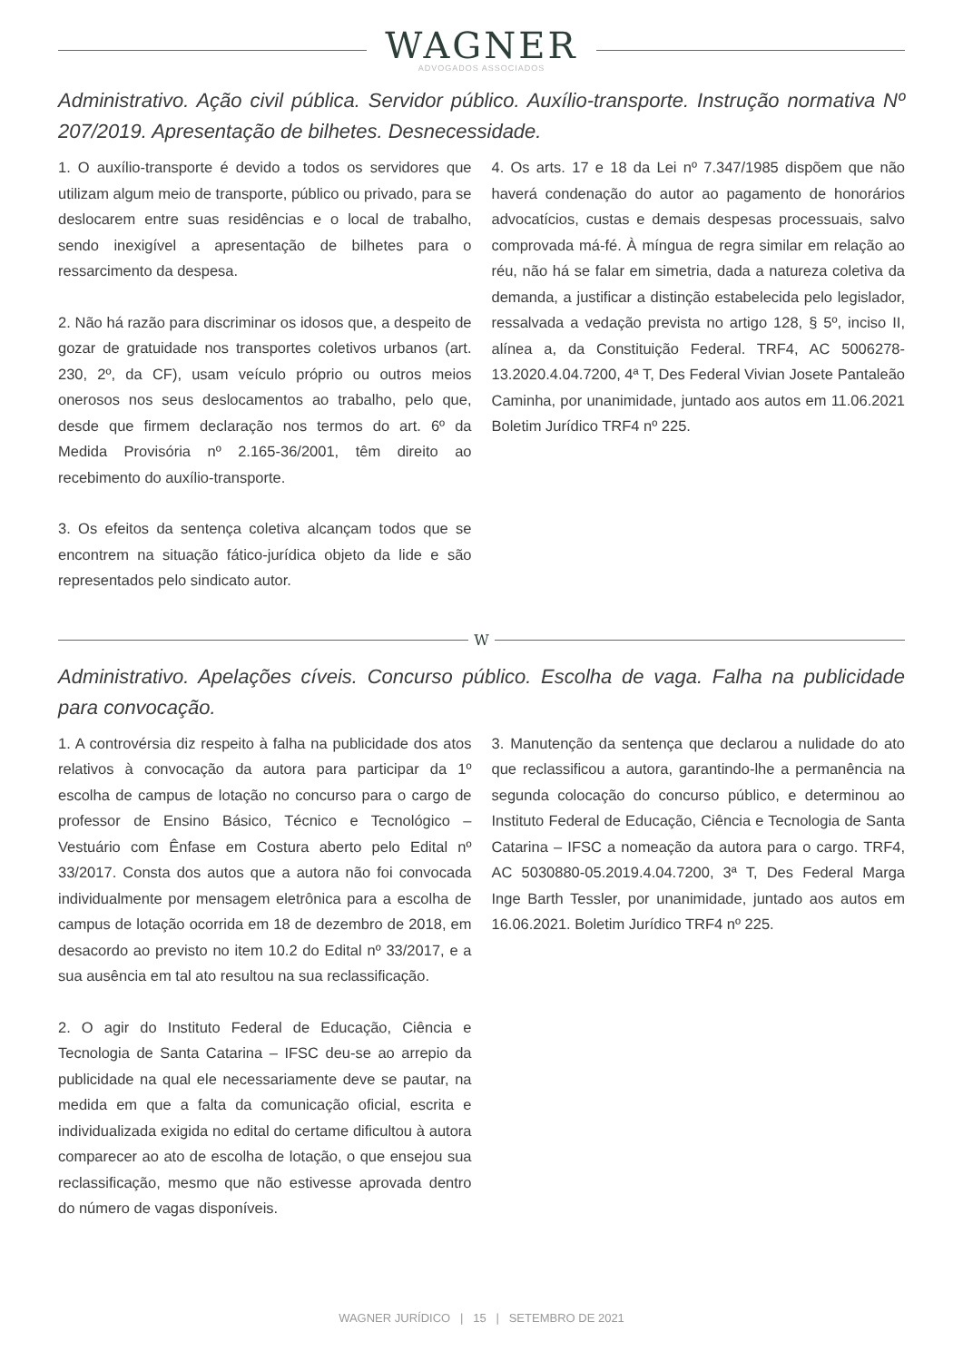WAGNER
ADVOGADOS ASSOCIADOS
Administrativo. Ação civil pública. Servidor público. Auxílio-transporte. Instrução normativa Nº 207/2019. Apresentação de bilhetes. Desnecessidade.
1. O auxílio-transporte é devido a todos os servidores que utilizam algum meio de transporte, público ou privado, para se deslocarem entre suas residências e o local de trabalho, sendo inexigível a apresentação de bilhetes para o ressarcimento da despesa.
2. Não há razão para discriminar os idosos que, a despeito de gozar de gratuidade nos transportes coletivos urbanos (art. 230, 2º, da CF), usam veículo próprio ou outros meios onerosos nos seus deslocamentos ao trabalho, pelo que, desde que firmem declaração nos termos do art. 6º da Medida Provisória nº 2.165-36/2001, têm direito ao recebimento do auxílio-transporte.
3. Os efeitos da sentença coletiva alcançam todos que se encontrem na situação fático-jurídica objeto da lide e são representados pelo sindicato autor.
4. Os arts. 17 e 18 da Lei nº 7.347/1985 dispõem que não haverá condenação do autor ao pagamento de honorários advocatícios, custas e demais despesas processuais, salvo comprovada má-fé. À míngua de regra similar em relação ao réu, não há se falar em simetria, dada a natureza coletiva da demanda, a justificar a distinção estabelecida pelo legislador, ressalvada a vedação prevista no artigo 128, § 5º, inciso II, alínea a, da Constituição Federal. TRF4, AC 5006278-13.2020.4.04.7200, 4ª T, Des Federal Vivian Josete Pantaleão Caminha, por unanimidade, juntado aos autos em 11.06.2021 Boletim Jurídico TRF4 nº 225.
W
Administrativo. Apelações cíveis. Concurso público. Escolha de vaga. Falha na publicidade para convocação.
1. A controvérsia diz respeito à falha na publicidade dos atos relativos à convocação da autora para participar da 1º escolha de campus de lotação no concurso para o cargo de professor de Ensino Básico, Técnico e Tecnológico – Vestuário com Ênfase em Costura aberto pelo Edital nº 33/2017. Consta dos autos que a autora não foi convocada individualmente por mensagem eletrônica para a escolha de campus de lotação ocorrida em 18 de dezembro de 2018, em desacordo ao previsto no item 10.2 do Edital nº 33/2017, e a sua ausência em tal ato resultou na sua reclassificação.
2. O agir do Instituto Federal de Educação, Ciência e Tecnologia de Santa Catarina – IFSC deu-se ao arrepio da publicidade na qual ele necessariamente deve se pautar, na medida em que a falta da comunicação oficial, escrita e individualizada exigida no edital do certame dificultou à autora comparecer ao ato de escolha de lotação, o que ensejou sua reclassificação, mesmo que não estivesse aprovada dentro do número de vagas disponíveis.
3. Manutenção da sentença que declarou a nulidade do ato que reclassificou a autora, garantindo-lhe a permanência na segunda colocação do concurso público, e determinou ao Instituto Federal de Educação, Ciência e Tecnologia de Santa Catarina – IFSC a nomeação da autora para o cargo. TRF4, AC 5030880-05.2019.4.04.7200, 3ª T, Des Federal Marga Inge Barth Tessler, por unanimidade, juntado aos autos em 16.06.2021. Boletim Jurídico TRF4 nº 225.
WAGNER JURÍDICO | 15 | SETEMBRO DE 2021